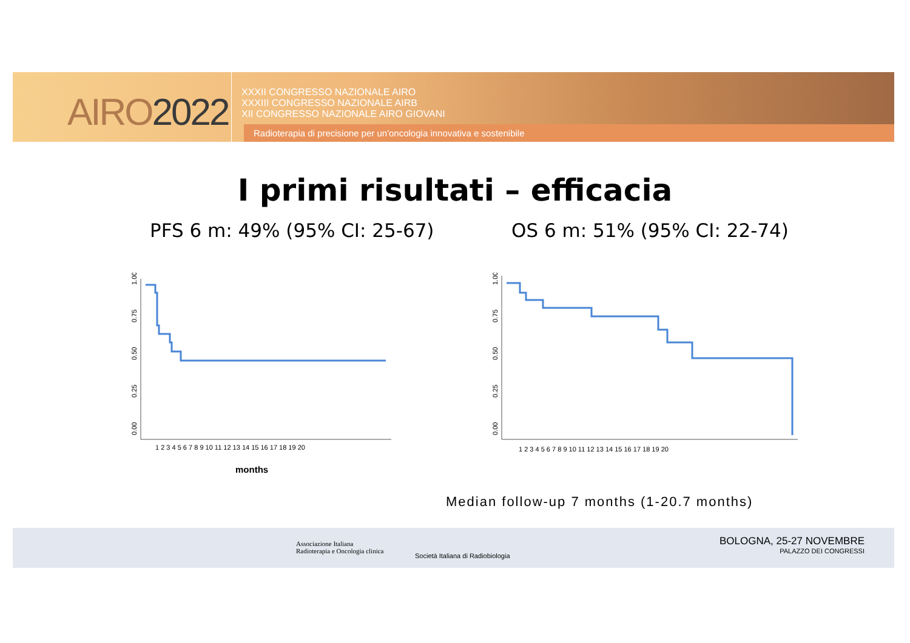AIRO2022
XXXII CONGRESSO NAZIONALE AIRO
XXXIII CONGRESSO NAZIONALE AIRB
XII CONGRESSO NAZIONALE AIRO GIOVANI
Radioterapia di precisione per un'oncologia innovativa e sostenibile
I primi risultati – efficacia
PFS 6 m: 49% (95% CI: 25-67) OS 6 m: 51% (95% CI: 22-74)
1.00
0.75
0.50
0.25
0.00
1 2 3 4 5 6 7 8 9 10 11 12 13 14 15 16 17 18 19 20
months
1.00
0.75
0.50
0.25
0.00
1 2 3 4 5 6 7 8 9 10 11 12 13 14 15 16 17 18 19 20
Median follow-up 7 months (1-20.7 months)
Associazione Italiana
Radioterapia e Oncologia clinica
Società Italiana di Radiobiologia
BOLOGNA, 25-27 NOVEMBRE
PALAZZO DEI CONGRESSI